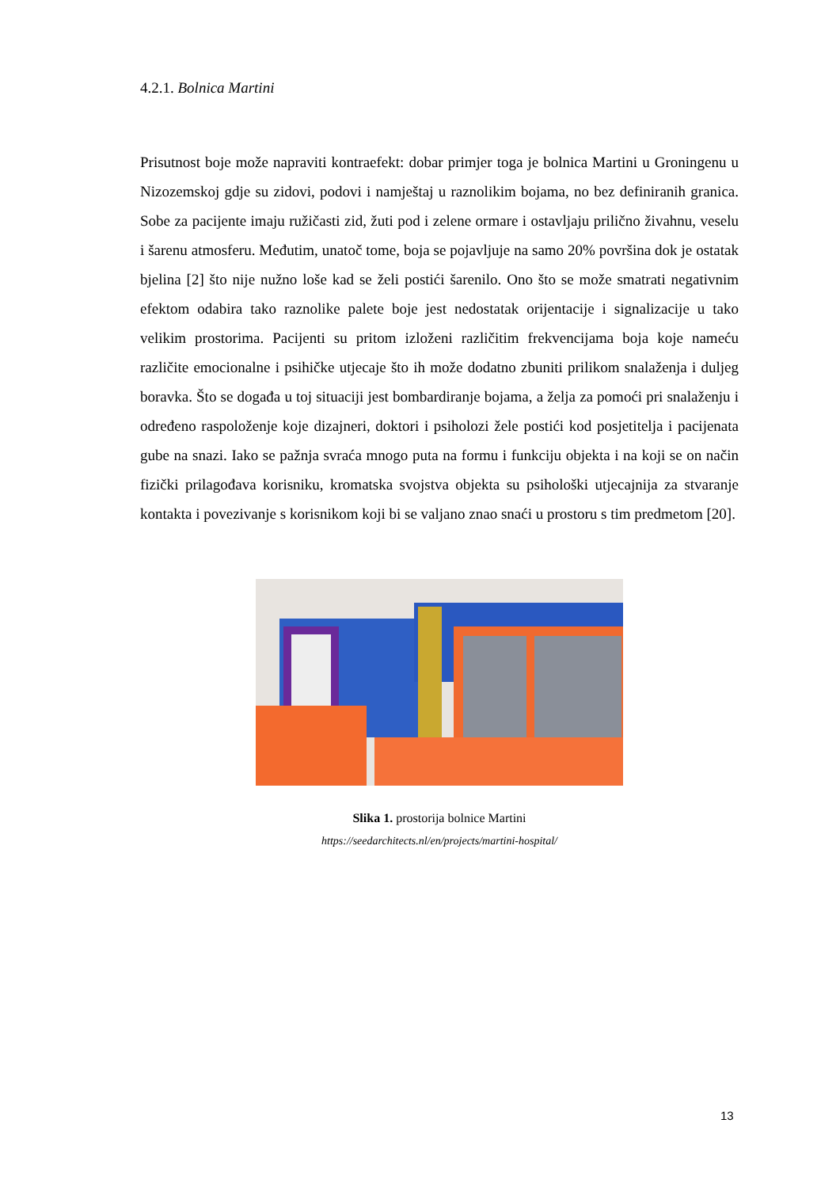4.2.1. Bolnica Martini
Prisutnost boje može napraviti kontraefekt: dobar primjer toga je bolnica Martini u Groningenu u Nizozemskoj gdje su zidovi, podovi i namještaj u raznolikim bojama, no bez definiranih granica. Sobe za pacijente imaju ružičasti zid, žuti pod i zelene ormare i ostavljaju prilično živahnu, veselu i šarenu atmosferu. Međutim, unatoč tome, boja se pojavljuje na samo 20% površina dok je ostatak bjelina [2] što nije nužno loše kad se želi postići šarenilo. Ono što se može smatrati negativnim efektom odabira tako raznolike palete boje jest nedostatak orijentacije i signalizacije u tako velikim prostorima. Pacijenti su pritom izloženi različitim frekvencijama boja koje nameću različite emocionalne i psihičke utjecaje što ih može dodatno zbuniti prilikom snalaženja i duljeg boravka. Što se događa u toj situaciji jest bombardiranje bojama, a želja za pomoći pri snalaženju i određeno raspoloženje koje dizajneri, doktori i psiholozi žele postići kod posjetitelja i pacijenata gube na snazi. Iako se pažnja svraća mnogo puta na formu i funkciju objekta i na koji se on način fizički prilagođava korisniku, kromatska svojstva objekta su psihološki utjecajnija za stvaranje kontakta i povezivanje s korisnikom koji bi se valjano znao snaći u prostoru s tim predmetom [20].
Slika 1. prostorija bolnice Martini
https://seedarchitects.nl/en/projects/martini-hospital/
13